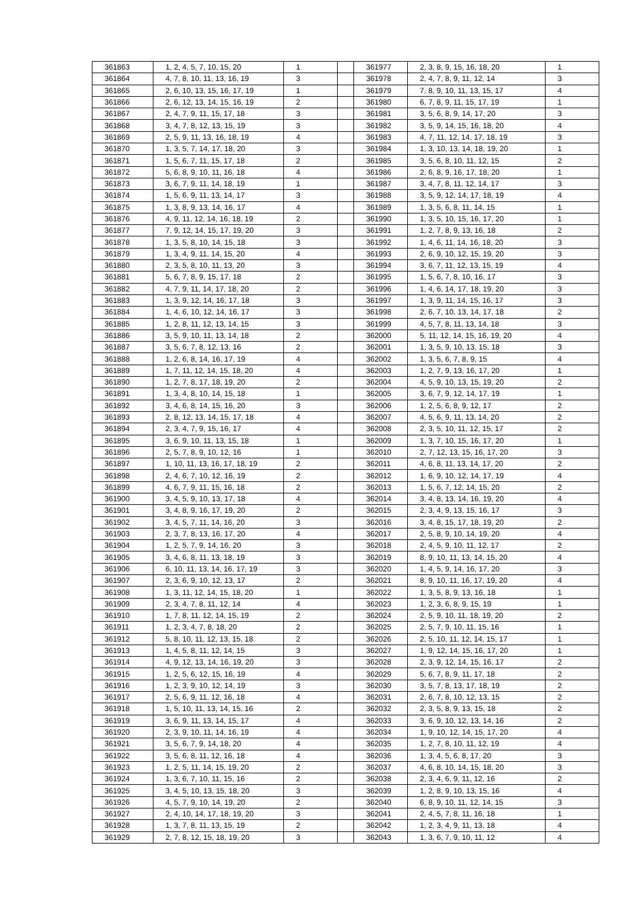| 361863 | 1, 2, 4, 5, 7, 10, 15, 20 | 1 | | 361977 | 2, 3, 8, 9, 15, 16, 18, 20 | 1 |
| 361864 | 4, 7, 8, 10, 11, 13, 16, 19 | 3 | | 361978 | 2, 4, 7, 8, 9, 11, 12, 14 | 3 |
| 361865 | 2, 6, 10, 13, 15, 16, 17, 19 | 1 | | 361979 | 7, 8, 9, 10, 11, 13, 15, 17 | 4 |
| 361866 | 2, 6, 12, 13, 14, 15, 16, 19 | 2 | | 361980 | 6, 7, 8, 9, 11, 15, 17, 19 | 1 |
| 361867 | 2, 4, 7, 9, 11, 15, 17, 18 | 3 | | 361981 | 3, 5, 6, 8, 9, 14, 17, 20 | 3 |
| 361868 | 3, 4, 7, 8, 12, 13, 15, 19 | 3 | | 361982 | 3, 5, 9, 14, 15, 16, 18, 20 | 4 |
| 361869 | 2, 5, 9, 11, 13, 16, 18, 19 | 4 | | 361983 | 4, 7, 11, 12, 14, 17, 18, 19 | 3 |
| 361870 | 1, 3, 5, 7, 14, 17, 18, 20 | 3 | | 361984 | 1, 3, 10, 13, 14, 18, 19, 20 | 1 |
| 361871 | 1, 5, 6, 7, 11, 15, 17, 18 | 2 | | 361985 | 3, 5, 6, 8, 10, 11, 12, 15 | 2 |
| 361872 | 5, 6, 8, 9, 10, 11, 16, 18 | 4 | | 361986 | 2, 6, 8, 9, 16, 17, 18, 20 | 1 |
| 361873 | 3, 6, 7, 9, 11, 14, 18, 19 | 1 | | 361987 | 3, 4, 7, 8, 11, 12, 14, 17 | 3 |
| 361874 | 1, 5, 6, 9, 11, 13, 14, 17 | 3 | | 361988 | 3, 5, 9, 12, 14, 17, 18, 19 | 4 |
| 361875 | 1, 3, 8, 9, 13, 14, 16, 17 | 4 | | 361989 | 1, 3, 5, 6, 8, 11, 14, 15 | 1 |
| 361876 | 4, 9, 11, 12, 14, 16, 18, 19 | 2 | | 361990 | 1, 3, 5, 10, 15, 16, 17, 20 | 1 |
| 361877 | 7, 9, 12, 14, 15, 17, 19, 20 | 3 | | 361991 | 1, 2, 7, 8, 9, 13, 16, 18 | 2 |
| 361878 | 1, 3, 5, 8, 10, 14, 15, 18 | 3 | | 361992 | 1, 4, 6, 11, 14, 16, 18, 20 | 3 |
| 361879 | 1, 3, 4, 9, 11, 14, 15, 20 | 4 | | 361993 | 2, 6, 9, 10, 12, 15, 19, 20 | 3 |
| 361880 | 2, 3, 5, 8, 10, 11, 13, 20 | 3 | | 361994 | 3, 6, 7, 11, 12, 13, 15, 19 | 4 |
| 361881 | 5, 6, 7, 8, 9, 15, 17, 18 | 2 | | 361995 | 1, 5, 6, 7, 8, 10, 16, 17 | 3 |
| 361882 | 4, 7, 9, 11, 14, 17, 18, 20 | 2 | | 361996 | 1, 4, 6, 14, 17, 18, 19, 20 | 3 |
| 361883 | 1, 3, 9, 12, 14, 16, 17, 18 | 3 | | 361997 | 1, 3, 9, 11, 14, 15, 16, 17 | 3 |
| 361884 | 1, 4, 6, 10, 12, 14, 16, 17 | 3 | | 361998 | 2, 6, 7, 10, 13, 14, 17, 18 | 2 |
| 361885 | 1, 2, 8, 11, 12, 13, 14, 15 | 3 | | 361999 | 4, 5, 7, 8, 11, 13, 14, 18 | 3 |
| 361886 | 3, 5, 9, 10, 11, 13, 14, 18 | 2 | | 362000 | 5, 11, 12, 14, 15, 16, 19, 20 | 4 |
| 361887 | 3, 5, 6, 7, 8, 12, 13, 16 | 2 | | 362001 | 1, 3, 5, 9, 10, 13, 15, 18 | 3 |
| 361888 | 1, 2, 6, 8, 14, 16, 17, 19 | 4 | | 362002 | 1, 3, 5, 6, 7, 8, 9, 15 | 4 |
| 361889 | 1, 7, 11, 12, 14, 15, 18, 20 | 4 | | 362003 | 1, 2, 7, 9, 13, 16, 17, 20 | 1 |
| 361890 | 1, 2, 7, 8, 17, 18, 19, 20 | 2 | | 362004 | 4, 5, 9, 10, 13, 15, 19, 20 | 2 |
| 361891 | 1, 3, 4, 8, 10, 14, 15, 18 | 1 | | 362005 | 3, 6, 7, 9, 12, 14, 17, 19 | 1 |
| 361892 | 3, 4, 6, 8, 14, 15, 16, 20 | 3 | | 362006 | 1, 2, 5, 6, 8, 9, 12, 17 | 2 |
| 361893 | 2, 8, 12, 13, 14, 15, 17, 18 | 4 | | 362007 | 4, 5, 6, 9, 11, 13, 14, 20 | 2 |
| 361894 | 2, 3, 4, 7, 9, 15, 16, 17 | 4 | | 362008 | 2, 3, 5, 10, 11, 12, 15, 17 | 2 |
| 361895 | 3, 6, 9, 10, 11, 13, 15, 18 | 1 | | 362009 | 1, 3, 7, 10, 15, 16, 17, 20 | 1 |
| 361896 | 2, 5, 7, 8, 9, 10, 12, 16 | 1 | | 362010 | 2, 7, 12, 13, 15, 16, 17, 20 | 3 |
| 361897 | 1, 10, 11, 13, 16, 17, 18, 19 | 2 | | 362011 | 4, 6, 8, 11, 13, 14, 17, 20 | 2 |
| 361898 | 2, 4, 6, 7, 10, 12, 16, 19 | 2 | | 362012 | 1, 6, 9, 10, 12, 14, 17, 19 | 4 |
| 361899 | 4, 6, 7, 9, 11, 15, 16, 18 | 2 | | 362013 | 1, 5, 6, 7, 12, 14, 15, 20 | 2 |
| 361900 | 3, 4, 5, 9, 10, 13, 17, 18 | 4 | | 362014 | 3, 4, 8, 13, 14, 16, 19, 20 | 4 |
| 361901 | 3, 4, 8, 9, 16, 17, 19, 20 | 2 | | 362015 | 2, 3, 4, 9, 13, 15, 16, 17 | 3 |
| 361902 | 3, 4, 5, 7, 11, 14, 16, 20 | 3 | | 362016 | 3, 4, 8, 15, 17, 18, 19, 20 | 2 |
| 361903 | 2, 3, 7, 8, 13, 16, 17, 20 | 4 | | 362017 | 2, 5, 8, 9, 10, 14, 19, 20 | 4 |
| 361904 | 1, 2, 5, 7, 9, 14, 16, 20 | 3 | | 362018 | 2, 4, 5, 9, 10, 11, 12, 17 | 2 |
| 361905 | 3, 4, 6, 8, 11, 13, 18, 19 | 3 | | 362019 | 8, 9, 10, 11, 13, 14, 15, 20 | 4 |
| 361906 | 6, 10, 11, 13, 14, 16, 17, 19 | 3 | | 362020 | 1, 4, 5, 9, 14, 16, 17, 20 | 3 |
| 361907 | 2, 3, 6, 9, 10, 12, 13, 17 | 2 | | 362021 | 8, 9, 10, 11, 16, 17, 19, 20 | 4 |
| 361908 | 1, 3, 11, 12, 14, 15, 18, 20 | 1 | | 362022 | 1, 3, 5, 8, 9, 13, 16, 18 | 1 |
| 361909 | 2, 3, 4, 7, 8, 11, 12, 14 | 4 | | 362023 | 1, 2, 3, 6, 8, 9, 15, 19 | 1 |
| 361910 | 1, 7, 8, 11, 12, 14, 15, 19 | 2 | | 362024 | 2, 5, 9, 10, 11, 18, 19, 20 | 2 |
| 361911 | 1, 2, 3, 4, 7, 8, 18, 20 | 2 | | 362025 | 2, 5, 7, 9, 10, 11, 15, 16 | 1 |
| 361912 | 5, 8, 10, 11, 12, 13, 15, 18 | 2 | | 362026 | 2, 5, 10, 11, 12, 14, 15, 17 | 1 |
| 361913 | 1, 4, 5, 8, 11, 12, 14, 15 | 3 | | 362027 | 1, 9, 12, 14, 15, 16, 17, 20 | 1 |
| 361914 | 4, 9, 12, 13, 14, 16, 19, 20 | 3 | | 362028 | 2, 3, 9, 12, 14, 15, 16, 17 | 2 |
| 361915 | 1, 2, 5, 6, 12, 15, 16, 19 | 4 | | 362029 | 5, 6, 7, 8, 9, 11, 17, 18 | 2 |
| 361916 | 1, 2, 3, 9, 10, 12, 14, 19 | 3 | | 362030 | 3, 5, 7, 8, 13, 17, 18, 19 | 2 |
| 361917 | 2, 5, 6, 9, 11, 12, 16, 18 | 4 | | 362031 | 2, 6, 7, 8, 10, 12, 13, 15 | 2 |
| 361918 | 1, 5, 10, 11, 13, 14, 15, 16 | 2 | | 362032 | 2, 3, 5, 8, 9, 13, 15, 18 | 2 |
| 361919 | 3, 6, 9, 11, 13, 14, 15, 17 | 4 | | 362033 | 3, 6, 9, 10, 12, 13, 14, 16 | 2 |
| 361920 | 2, 3, 9, 10, 11, 14, 16, 19 | 4 | | 362034 | 1, 9, 10, 12, 14, 15, 17, 20 | 4 |
| 361921 | 3, 5, 6, 7, 9, 14, 18, 20 | 4 | | 362035 | 1, 2, 7, 8, 10, 11, 12, 19 | 4 |
| 361922 | 3, 5, 6, 8, 11, 12, 16, 18 | 4 | | 362036 | 1, 3, 4, 5, 6, 8, 17, 20 | 3 |
| 361923 | 1, 2, 5, 11, 14, 15, 19, 20 | 2 | | 362037 | 4, 6, 8, 10, 14, 15, 18, 20 | 3 |
| 361924 | 1, 3, 6, 7, 10, 11, 15, 16 | 2 | | 362038 | 2, 3, 4, 6, 9, 11, 12, 16 | 2 |
| 361925 | 3, 4, 5, 10, 13, 15, 18, 20 | 3 | | 362039 | 1, 2, 8, 9, 10, 13, 15, 16 | 4 |
| 361926 | 4, 5, 7, 9, 10, 14, 19, 20 | 2 | | 362040 | 6, 8, 9, 10, 11, 12, 14, 15 | 3 |
| 361927 | 2, 4, 10, 14, 17, 18, 19, 20 | 3 | | 362041 | 2, 4, 5, 7, 8, 11, 16, 18 | 1 |
| 361928 | 1, 3, 7, 8, 11, 13, 15, 19 | 2 | | 362042 | 1, 2, 3, 4, 9, 11, 13, 18 | 4 |
| 361929 | 2, 7, 8, 12, 15, 18, 19, 20 | 3 | | 362043 | 1, 3, 6, 7, 9, 10, 11, 12 | 4 |